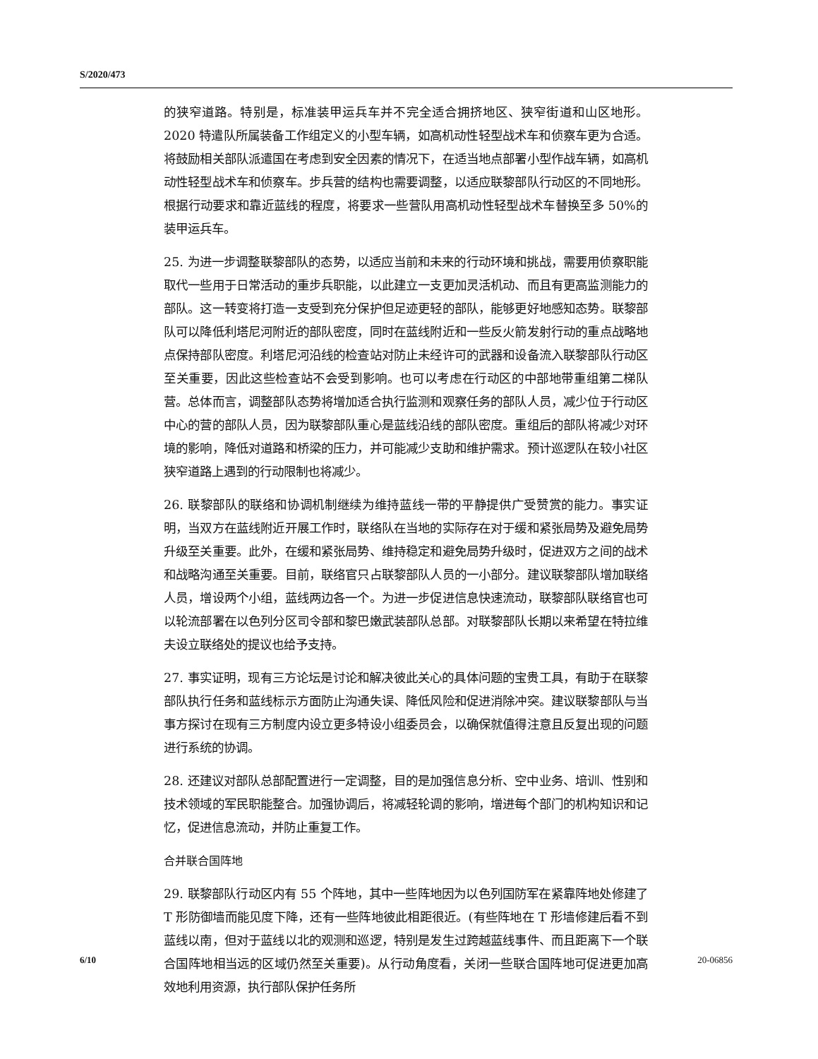S/2020/473
的狭窄道路。特别是，标准装甲运兵车并不完全适合拥挤地区、狭窄街道和山区地形。2020 特遣队所属装备工作组定义的小型车辆，如高机动性轻型战术车和侦察车更为合适。将鼓励相关部队派遣国在考虑到安全因素的情况下，在适当地点部署小型作战车辆，如高机动性轻型战术车和侦察车。步兵营的结构也需要调整，以适应联黎部队行动区的不同地形。根据行动要求和靠近蓝线的程度，将要求一些营队用高机动性轻型战术车替换至多 50%的装甲运兵车。
25. 为进一步调整联黎部队的态势，以适应当前和未来的行动环境和挑战，需要用侦察职能取代一些用于日常活动的重步兵职能，以此建立一支更加灵活机动、而且有更高监测能力的部队。这一转变将打造一支受到充分保护但足迹更轻的部队，能够更好地感知态势。联黎部队可以降低利塔尼河附近的部队密度，同时在蓝线附近和一些反火箭发射行动的重点战略地点保持部队密度。利塔尼河沿线的检查站对防止未经许可的武器和设备流入联黎部队行动区至关重要，因此这些检查站不会受到影响。也可以考虑在行动区的中部地带重组第二梯队营。总体而言，调整部队态势将增加适合执行监测和观察任务的部队人员，减少位于行动区中心的营的部队人员，因为联黎部队重心是蓝线沿线的部队密度。重组后的部队将减少对环境的影响，降低对道路和桥梁的压力，并可能减少支助和维护需求。预计巡逻队在较小社区狭窄道路上遇到的行动限制也将减少。
26. 联黎部队的联络和协调机制继续为维持蓝线一带的平静提供广受赞赏的能力。事实证明，当双方在蓝线附近开展工作时，联络队在当地的实际存在对于缓和紧张局势及避免局势升级至关重要。此外，在缓和紧张局势、维持稳定和避免局势升级时，促进双方之间的战术和战略沟通至关重要。目前，联络官只占联黎部队人员的一小部分。建议联黎部队增加联络人员，增设两个小组，蓝线两边各一个。为进一步促进信息快速流动，联黎部队联络官也可以轮流部署在以色列分区司令部和黎巴嫩武装部队总部。对联黎部队长期以来希望在特拉维夫设立联络处的提议也给予支持。
27. 事实证明，现有三方论坛是讨论和解决彼此关心的具体问题的宝贵工具，有助于在联黎部队执行任务和蓝线标示方面防止沟通失误、降低风险和促进消除冲突。建议联黎部队与当事方探讨在现有三方制度内设立更多特设小组委员会，以确保就值得注意且反复出现的问题进行系统的协调。
28. 还建议对部队总部配置进行一定调整，目的是加强信息分析、空中业务、培训、性别和技术领域的军民职能整合。加强协调后，将减轻轮调的影响，增进每个部门的机构知识和记忆，促进信息流动，并防止重复工作。
合并联合国阵地
29. 联黎部队行动区内有 55 个阵地，其中一些阵地因为以色列国防军在紧靠阵地处修建了 T 形防御墙而能见度下降，还有一些阵地彼此相距很近。(有些阵地在 T 形墙修建后看不到蓝线以南，但对于蓝线以北的观测和巡逻，特别是发生过跨越蓝线事件、而且距离下一个联合国阵地相当远的区域仍然至关重要)。从行动角度看，关闭一些联合国阵地可促进更加高效地利用资源，执行部队保护任务所
6/10 20-06856